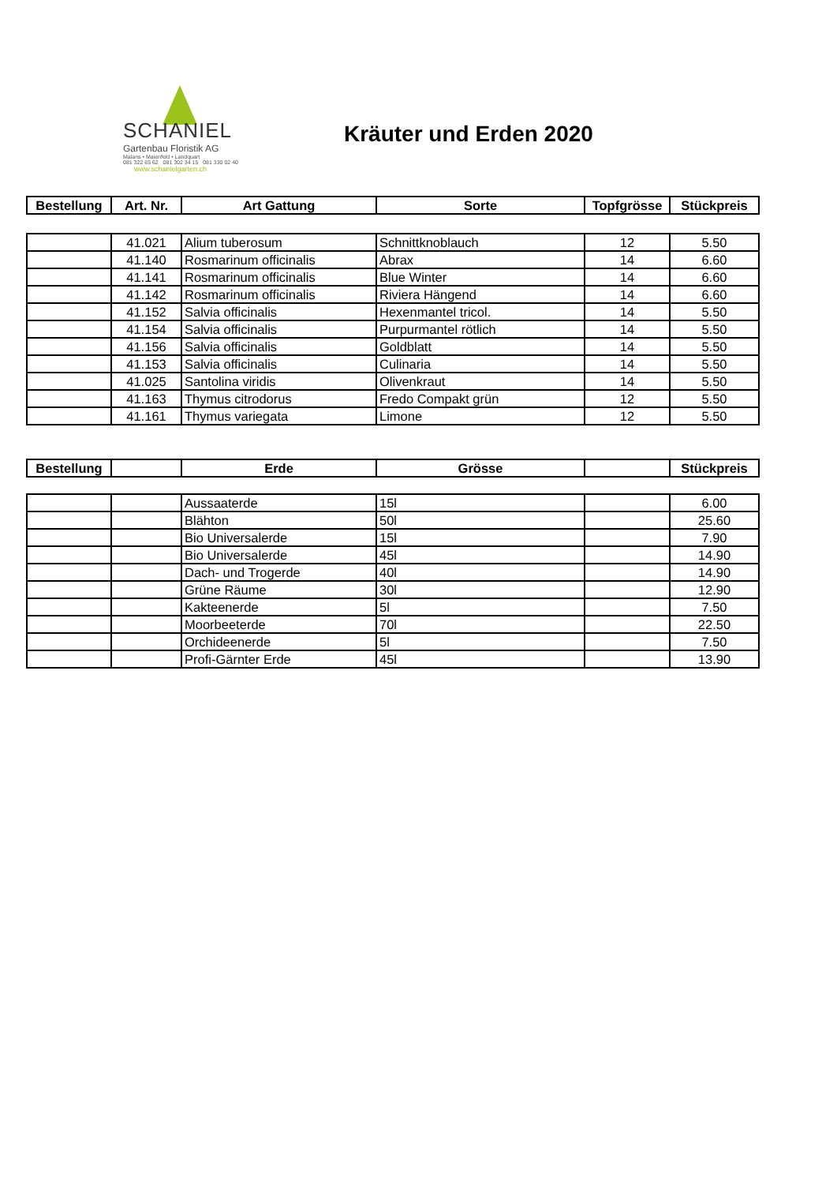SCHANIEL
Gartenbau Floristik AG
Malans • Maienfeld • Landquart
081 322 65 62 081 302 34 15 081 330 02 40
www.schanielgarten.ch
Kräuter und Erden 2020
| Bestellung | Art. Nr. | Art Gattung | Sorte | Topfgrösse | Stückpreis |
| --- | --- | --- | --- | --- | --- |
| | 41.021 | Alium tuberosum | Schnittknoblauch | 12 | 5.50 |
| | 41.140 | Rosmarinum officinalis | Abrax | 14 | 6.60 |
| | 41.141 | Rosmarinum officinalis | Blue Winter | 14 | 6.60 |
| | 41.142 | Rosmarinum officinalis | Riviera Hängend | 14 | 6.60 |
| | 41.152 | Salvia officinalis | Hexenmantel tricol. | 14 | 5.50 |
| | 41.154 | Salvia officinalis | Purpurmantel rötlich | 14 | 5.50 |
| | 41.156 | Salvia officinalis | Goldblatt | 14 | 5.50 |
| | 41.153 | Salvia officinalis | Culinaria | 14 | 5.50 |
| | 41.025 | Santolina viridis | Olivenkraut | 14 | 5.50 |
| | 41.163 | Thymus citrodorus | Fredo Compakt grün | 12 | 5.50 |
| | 41.161 | Thymus variegata | Limone | 12 | 5.50 |
| Bestellung | | Erde | Grösse | | Stückpreis |
| --- | --- | --- | --- | --- | --- |
| | | Aussaaterde | 15l | | 6.00 |
| | | Blähton | 50l | | 25.60 |
| | | Bio Universalerde | 15l | | 7.90 |
| | | Bio Universalerde | 45l | | 14.90 |
| | | Dach- und Trogerde | 40l | | 14.90 |
| | | Grüne Räume | 30l | | 12.90 |
| | | Kakteenerde | 5l | | 7.50 |
| | | Moorbeeterde | 70l | | 22.50 |
| | | Orchideenerde | 5l | | 7.50 |
| | | Profi-Gärnter Erde | 45l | | 13.90 |